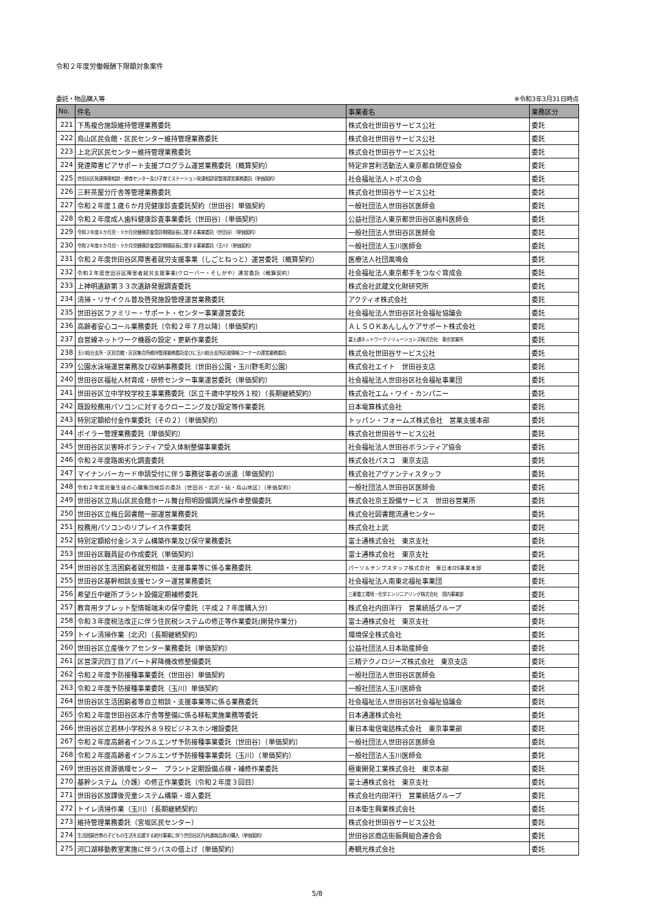令和２年度労働報酬下限額対象案件
委託・物品購入等 ※令和3年3月31日時点
| No. | 件名 | 事業者名 | 業務区分 |
| --- | --- | --- | --- |
| 221 | 下馬複合施設維持管理業務委託 | 株式会社世田谷サービス公社 | 委託 |
| 222 | 烏山区民会館・区民センター維持管理業務委託 | 株式会社世田谷サービス公社 | 委託 |
| 223 | 上北沢区民センター維持管理業務委託 | 株式会社世田谷サービス公社 | 委託 |
| 224 | 発達障害ピアサポート支援プログラム運営業務委託（概算契約） | 特定非営利活動法人東京都自閉症協会 | 委託 |
| 225 | 世田谷区発達障害相談・療育センター及び子育てステーション発達相談室管理運営業務委託（単価契約） | 社会福祉法人トポスの会 | 委託 |
| 226 | 三軒茶屋分庁舎等管理業務委託 | 株式会社世田谷サービス公社 | 委託 |
| 227 | 令和２年度１歳６か月児健康診査委託契約（世田谷）単価契約 | 一般社団法人世田谷区医師会 | 委託 |
| 228 | 令和２年度成人歯科健康診査事業委託（世田谷）（単価契約） | 公益社団法人東京都世田谷区歯科医師会 | 委託 |
| 229 | 令和２年度６か月児・９か月児健康診査受診期間延長に関する事業委託（世田谷）（単価契約） | 一般社団法人世田谷区医師会 | 委託 |
| 230 | 令和２年度６か月児・９か月児健康診査受診期間延長に関する事業委託（玉川）（単価契約） | 一般社団法人玉川医師会 | 委託 |
| 231 | 令和２年度世田谷区障害者就労支援事業（しごとねっと）運営委託（概算契約） | 医療法人社団風鳴会 | 委託 |
| 232 | 令和２年度世田谷区障害者就労支援事業(クローバー・そしがや）運営委託（概算契約） | 社会福祉法人東京都手をつなぐ育成会 | 委託 |
| 233 | 上神明遺跡第３３次遺跡発掘調査委託 | 株式会社武蔵文化財研究所 | 委託 |
| 234 | 清掃・リサイクル普及啓発施設管理運営業務委託 | アクティオ株式会社 | 委託 |
| 235 | 世田谷区ファミリー・サポート・センター事業運営委託 | 社会福祉法人世田谷区社会福祉協議会 | 委託 |
| 236 | 高齢者安心コール業務委託（令和２年７月以降）（単価契約） | ＡＬＳＯＫあんしんケアサポート株式会社 | 委託 |
| 237 | 自営線ネットワーク機器の設定・更新作業委託 | 富士通ネットワークソリューションズ株式会社 東京営業所 | 委託 |
| 238 | 玉川総合支所・区民会館・区民集会所維持管理業務委託並びに玉川総合支所区政情報コーナーの運営業務委託 | 株式会社世田谷サービス公社 | 委託 |
| 239 | 公園水泳場運営業務及び収納事務委託（世田谷公園・玉川野毛町公園） | 株式会社エイト 世田谷支店 | 委託 |
| 240 | 世田谷区福祉人材育成・研修センター事業運営委託（単価契約） | 社会福祉法人世田谷区社会福祉事業団 | 委託 |
| 241 | 世田谷区立中学校学校主事業務委託（区立千歳中学校外１校）（長期継続契約） | 株式会社エム・ワイ・カンパニー | 委託 |
| 242 | 既設校務用パソコンに対するクローニング及び設定等作業委託 | 日本電算株式会社 | 委託 |
| 243 | 特別定額給付金作業委託（その２）（単価契約） | トッパン・フォームズ株式会社 営業支援本部 | 委託 |
| 244 | ボイラー管理業務委託（単価契約） | 株式会社世田谷サービス公社 | 委託 |
| 245 | 世田谷区災害時ボランティア受入体制整備事業委託 | 社会福祉法人世田谷ボランティア協会 | 委託 |
| 246 | 令和２年度路面劣化調査委託 | 株式会社パスコ 東京支店 | 委託 |
| 247 | マイナンバーカード申請受付に伴う事務従事者の派遣（単価契約） | 株式会社アヴァンティスタッフ | 委託 |
| 248 | 令和２年度児童生徒の心臓集団検診の委託（世田谷・北沢・砧・烏山地区）（単価契約） | 一般社団法人世田谷区医師会 | 委託 |
| 249 | 世田谷区立烏山区民会館ホール舞台照明設備調光操作卓整備委託 | 株式会社京王設備サービス 世田谷営業所 | 委託 |
| 250 | 世田谷区立梅丘図書館一部運営業務委託 | 株式会社図書館流通センター | 委託 |
| 251 | 校務用パソコンのリプレイス作業委託 | 株式会社上武 | 委託 |
| 252 | 特別定額給付金システム構築作業及び保守業務委託 | 富士通株式会社 東京支社 | 委託 |
| 253 | 世田谷区職員証の作成委託（単価契約） | 富士通株式会社 東京支社 | 委託 |
| 254 | 世田谷区生活困窮者就労相談・支援事業等に係る業務委託 | パーソルテンプスタッフ株式会社 東日本OS事業本部 | 委託 |
| 255 | 世田谷区基幹相談支援センター運営業務委託 | 社会福祉法人南東北福祉事業団 | 委託 |
| 256 | 希望丘中継所プラント設備定期補修委託 | 三菱重工環境・化学エンジニアリング株式会社 国内事業部 | 委託 |
| 257 | 教育用タブレット型情報端末の保守委託（平成２７年度購入分） | 株式会社内田洋行 営業統括グループ | 委託 |
| 258 | 令和３年度税法改正に伴う住民税システムの修正等作業委託(開発作業分) | 富士通株式会社 東京支社 | 委託 |
| 259 | トイレ清掃作業（北沢）（長期継続契約） | 環境保全株式会社 | 委託 |
| 260 | 世田谷区立産後ケアセンター業務委託（単価契約） | 公益社団法人日本助産師会 | 委託 |
| 261 | 区営深沢四丁目アパート昇降機改修整備委託 | 三精テクノロジーズ株式会社 東京支店 | 委託 |
| 262 | 令和２年度予防接種事業委託（世田谷）単価契約 | 一般社団法人世田谷区医師会 | 委託 |
| 263 | 令和２年度予防接種事業委託（玉川）単価契約 | 一般社団法人玉川医師会 | 委託 |
| 264 | 世田谷区生活困窮者等自立相談・支援事業等に係る業務委託 | 社会福祉法人世田谷区社会福祉協議会 | 委託 |
| 265 | 令和２年度世田谷区本庁舎等整備に係る移転実施業務等委託 | 日本通運株式会社 | 委託 |
| 266 | 世田谷区立若林小学校外８９校ビジネスホン増設委託 | 東日本電信電話株式会社 東京事業部 | 委託 |
| 267 | 令和２年度高齢者インフルエンザ予防接種事業委託（世田谷）（単価契約） | 一般社団法人世田谷区医師会 | 委託 |
| 268 | 令和２年度高齢者インフルエンザ予防接種事業委託（玉川）（単価契約） | 一般社団法人玉川医師会 | 委託 |
| 269 | 世田谷区資源循環センター プラント定期設備点検・補修作業委託 | 極東開発工業株式会社 東京本部 | 委託 |
| 270 | 基幹システム（介護）の修正作業委託（令和２年度３回目） | 富士通株式会社 東京支社 | 委託 |
| 271 | 世田谷区放課後児童システム構築・導入委託 | 株式会社内田洋行 営業統括グループ | 委託 |
| 272 | トイレ清掃作業（玉川）（長期継続契約） | 日本衛生興業株式会社 | 委託 |
| 273 | 維持管理業務委託（宮坂区民センター） | 株式会社世田谷サービス公社 | 委託 |
| 274 | 生活困窮世帯の子どもの生活を応援する給付事業に伴う世田谷区内共通商品券の購入（単価契約） | 世田谷区商店街振興組合連合会 | 委託 |
| 275 | 河口湖移動教室実施に伴うバスの借上げ（単価契約） | 寿観光株式会社 | 委託 |
5/8